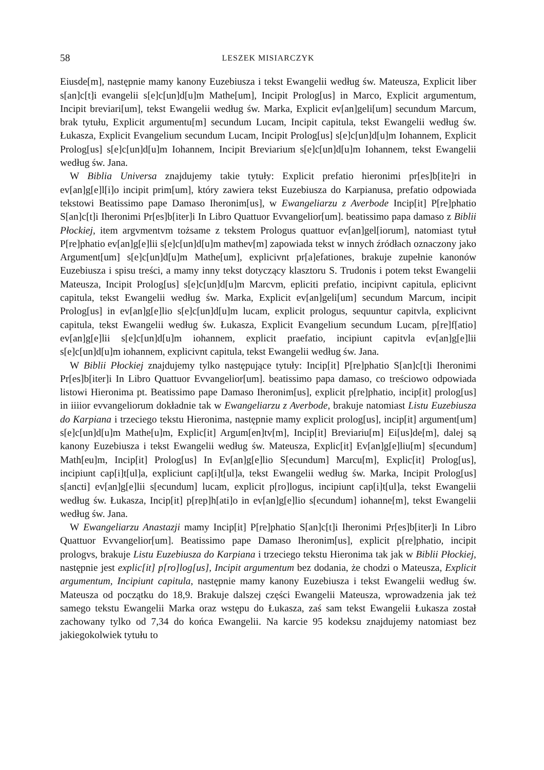58 LESZEK MISIARCZYK
Eiusde[m], następnie mamy kanony Euzebiusza i tekst Ewangelii według św. Mateusza, Explicit liber s[an]c[t]i evangelii s[e]c[un]d[u]m Mathe[um], Incipit Prolog[us] in Marco, Explicit argumentum, Incipit breviari[um], tekst Ewangelii według św. Marka, Explicit ev[an]geli[um] secundum Marcum, brak tytułu, Explicit argumentu[m] secundum Lucam, Incipit capitula, tekst Ewangelii według św. Łukasza, Explicit Evangelium secundum Lucam, Incipit Prolog[us] s[e]c[un]d[u]m Iohannem, Explicit Prolog[us] s[e]c[un]d[u]m Iohannem, Incipit Breviarium s[e]c[un]d[u]m Iohannem, tekst Ewangelii według św. Jana.
W Biblia Universa znajdujemy takie tytuły: Explicit prefatio hieronimi pr[es]b[ite]ri in ev[an]g[e]l[i]o incipit prim[um], który zawiera tekst Euzebiusza do Karpianusa, prefatio odpowiada tekstowi Beatissimo pape Damaso Iheronim[us], w Ewangeliarzu z Averbode Incip[it] P[re]phatio S[an]c[t]i Iheronimi Pr[es]b[iter]i In Libro Quattuor Evvangelior[um]. beatissimo papa damaso z Biblii Płockiej, item argvmentvm tożsame z tekstem Prologus quattuor ev[an]gel[iorum], natomiast tytuł P[re]phatio ev[an]g[e]lii s[e]c[un]d[u]m mathev[m] zapowiada tekst w innych źródłach oznaczony jako Argument[um] s[e]c[un]d[u]m Mathe[um], explicivnt pr[a]efationes, brakuje zupełnie kanonów Euzebiusza i spisu treści, a mamy inny tekst dotyczący klasztoru S. Trudonis i potem tekst Ewangelii Mateusza, Incipit Prolog[us] s[e]c[un]d[u]m Marcvm, epliciti prefatio, incipivnt capitula, eplicivnt capitula, tekst Ewangelii według św. Marka, Explicit ev[an]geli[um] secundum Marcum, incipit Prolog[us] in ev[an]g[e]lio s[e]c[un]d[u]m lucam, explicit prologus, sequuntur capitvla, explicivnt capitula, tekst Ewangelii według św. Łukasza, Explicit Evangelium secundum Lucam, p[re]f[atio] ev[an]g[e]lii s[e]c[un]d[u]m iohannem, explicit praefatio, incipiunt capitvla ev[an]g[e]lii s[e]c[un]d[u]m iohannem, explicivnt capitula, tekst Ewangelii według św. Jana.
W Biblii Płockiej znajdujemy tylko następujące tytuły: Incip[it] P[re]phatio S[an]c[t]i Iheronimi Pr[es]b[iter]i In Libro Quattuor Evvangelior[um]. beatissimo papa damaso, co treściowo odpowiada listowi Hieronima pt. Beatissimo pape Damaso Iheronim[us], explicit p[re]phatio, incip[it] prolog[us] in iiiior evvangeliorum dokładnie tak w Ewangeliarzu z Averbode, brakuje natomiast Listu Euzebiusza do Karpiana i trzeciego tekstu Hieronima, następnie mamy explicit prolog[us], incip[it] argument[um] s[e]c[un]d[u]m Mathe[u]m, Explic[it] Argum[en]tv[m], Incip[it] Breviariu[m] Ei[us]de[m], dalej są kanony Euzebiusza i tekst Ewangelii według św. Mateusza, Explic[it] Ev[an]g[e]liu[m] s[ecundum] Math[eu]m, Incip[it] Prolog[us] In Ev[an]g[e]lio S[ecundum] Marcu[m], Explic[it] Prolog[us], incipiunt cap[i]t[ul]a, expliciunt cap[i]t[ul]a, tekst Ewangelii według św. Marka, Incipit Prolog[us] s[ancti] ev[an]g[e]lii s[ecundum] lucam, explicit p[ro]logus, incipiunt cap[i]t[ul]a, tekst Ewangelii według św. Łukasza, Incip[it] p[rep]h[ati]o in ev[an]g[e]lio s[ecundum] iohanne[m], tekst Ewangelii według św. Jana.
W Ewangeliarzu Anastazji mamy Incip[it] P[re]phatio S[an]c[t]i Iheronimi Pr[es]b[iter]i In Libro Quattuor Evvangelior[um]. Beatissimo pape Damaso Iheronim[us], explicit p[re]phatio, incipit prologvs, brakuje Listu Euzebiusza do Karpiana i trzeciego tekstu Hieronima tak jak w Biblii Płockiej, następnie jest explic[it] p[ro]log[us], Incipit argumentum bez dodania, że chodzi o Mateusza, Explicit argumentum, Incipiunt capitula, następnie mamy kanony Euzebiusza i tekst Ewangelii według św. Mateusza od początku do 18,9. Brakuje dalszej części Ewangelii Mateusza, wprowadzenia jak też samego tekstu Ewangelii Marka oraz wstępu do Łukasza, zaś sam tekst Ewangelii Łukasza został zachowany tylko od 7,34 do końca Ewangelii. Na karcie 95 kodeksu znajdujemy natomiast bez jakiegokolwiek tytułu to